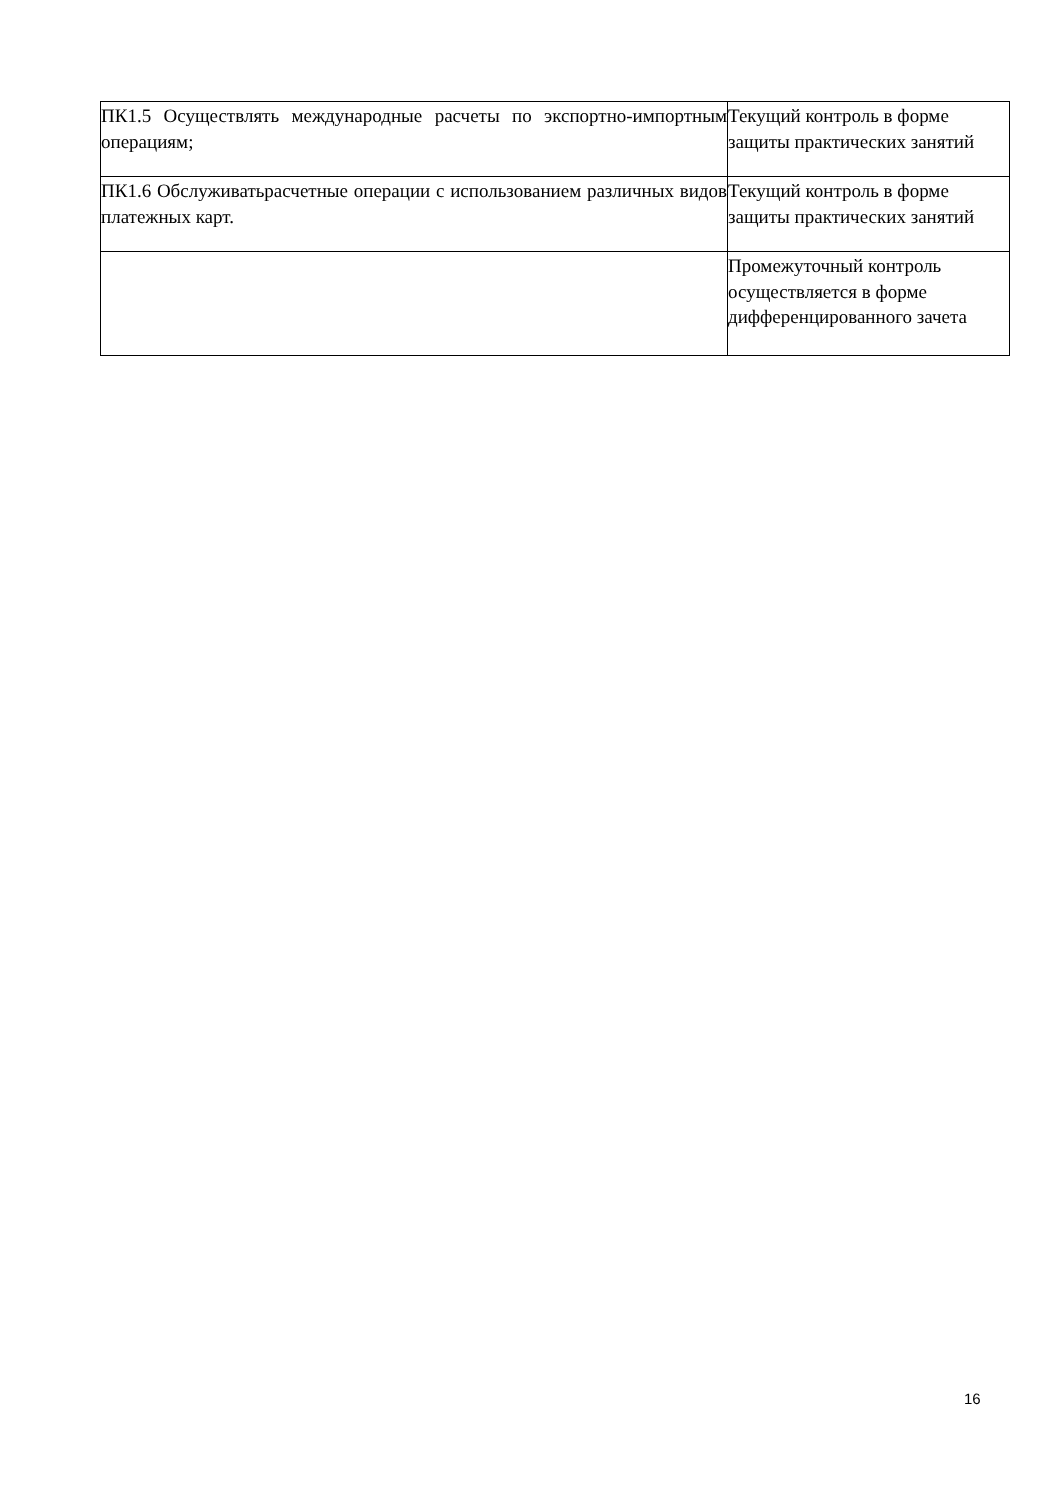| ПК1.5 Осуществлять международные расчеты по экспортно-импортным операциям; | Текущий контроль в форме защиты практических занятий |
| ПК1.6 Обслуживатьрасчетные операции с использованием различных видов платежных карт. | Текущий контроль в форме защиты практических занятий |
| | Промежуточный контроль осуществляется в форме дифференцированного зачета |
16